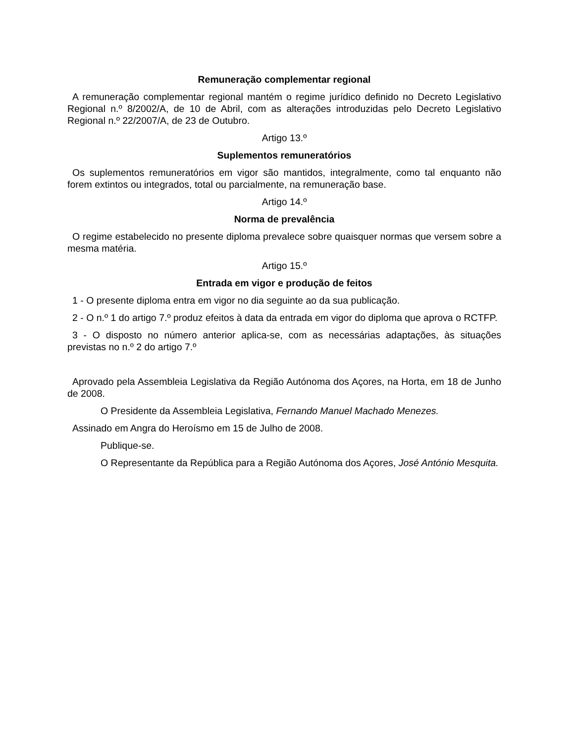Remuneração complementar regional
A remuneração complementar regional mantém o regime jurídico definido no Decreto Legislativo Regional n.º 8/2002/A, de 10 de Abril, com as alterações introduzidas pelo Decreto Legislativo Regional n.º 22/2007/A, de 23 de Outubro.
Artigo 13.º
Suplementos remuneratórios
Os suplementos remuneratórios em vigor são mantidos, integralmente, como tal enquanto não forem extintos ou integrados, total ou parcialmente, na remuneração base.
Artigo 14.º
Norma de prevalência
O regime estabelecido no presente diploma prevalece sobre quaisquer normas que versem sobre a mesma matéria.
Artigo 15.º
Entrada em vigor e produção de feitos
1 - O presente diploma entra em vigor no dia seguinte ao da sua publicação.
2 - O n.º 1 do artigo 7.º produz efeitos à data da entrada em vigor do diploma que aprova o RCTFP.
3 - O disposto no número anterior aplica-se, com as necessárias adaptações, às situações previstas no n.º 2 do artigo 7.º
Aprovado pela Assembleia Legislativa da Região Autónoma dos Açores, na Horta, em 18 de Junho de 2008.
O Presidente da Assembleia Legislativa, Fernando Manuel Machado Menezes.
Assinado em Angra do Heroísmo em 15 de Julho de 2008.
Publique-se.
O Representante da República para a Região Autónoma dos Açores, José António Mesquita.